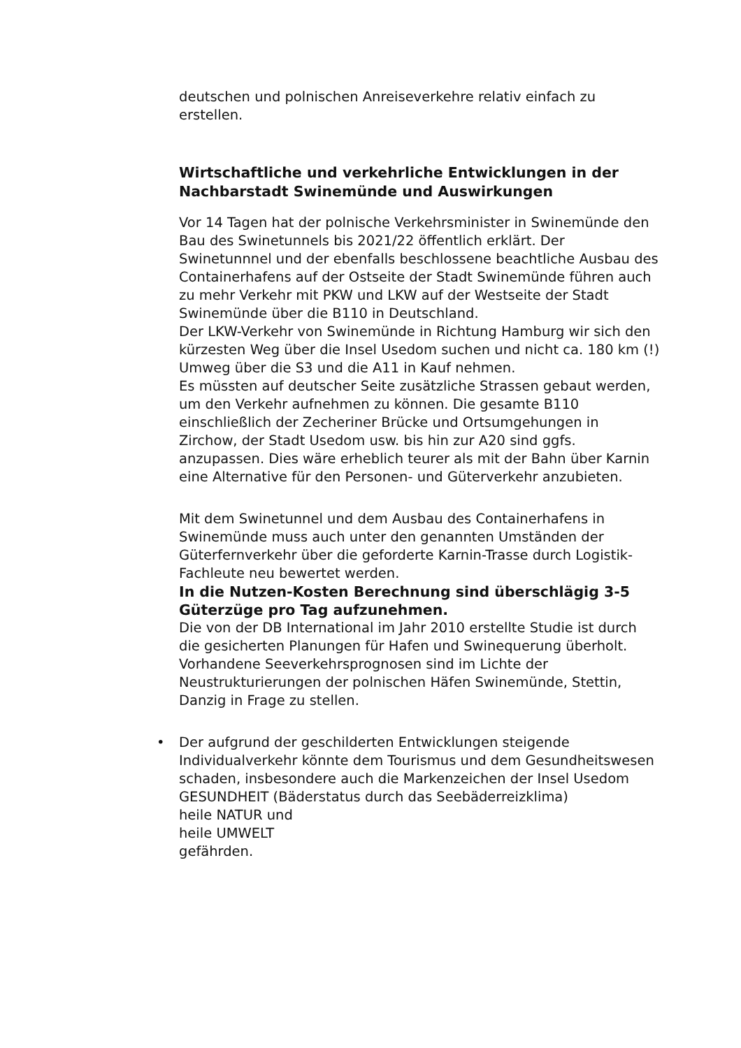deutschen und polnischen Anreiseverkehre relativ einfach zu erstellen.
Wirtschaftliche und verkehrliche Entwicklungen in der Nachbarstadt Swinemünde und Auswirkungen
Vor 14 Tagen hat der polnische Verkehrsminister in Swinemünde den Bau des Swinetunnels bis 2021/22 öffentlich erklärt. Der Swinetunnnel und der ebenfalls beschlossene beachtliche Ausbau des Containerhafens auf der Ostseite der Stadt Swinemünde führen auch zu mehr Verkehr mit PKW und LKW auf der Westseite der Stadt Swinemünde über die B110 in Deutschland.
Der LKW-Verkehr von Swinemünde in Richtung Hamburg wir sich den kürzesten Weg über die Insel Usedom suchen und nicht ca. 180 km (!) Umweg über die S3 und die A11 in Kauf nehmen.
Es müssten auf deutscher Seite zusätzliche Strassen gebaut werden, um den Verkehr aufnehmen zu können. Die gesamte B110 einschließlich der Zecheriner Brücke und Ortsumgehungen in Zirchow, der Stadt Usedom usw. bis hin zur A20 sind ggfs. anzupassen. Dies wäre erheblich teurer als mit der Bahn über Karnin eine Alternative für den Personen- und Güterverkehr anzubieten.
Mit dem Swinetunnel und dem Ausbau des Containerhafens in Swinemünde muss auch unter den genannten Umständen der Güterfernverkehr über die geforderte Karnin-Trasse durch Logistik-Fachleute neu bewertet werden.
In die Nutzen-Kosten Berechnung sind überschlägig 3-5 Güterzüge pro Tag aufzunehmen.
Die von der DB International im Jahr 2010 erstellte Studie ist durch die gesicherten Planungen für Hafen und Swinequerung überholt.
Vorhandene Seeverkehrsprognosen sind im Lichte der Neustrukturierungen der polnischen Häfen Swinemünde, Stettin, Danzig in Frage zu stellen.
•
Der aufgrund der geschilderten Entwicklungen steigende Individualverkehr könnte dem Tourismus und dem Gesundheitswesen schaden, insbesondere auch die Markenzeichen der Insel Usedom
GESUNDHEIT (Bäderstatus durch das Seebäderreizklima)
heile NATUR und
heile UMWELT
gefährden.